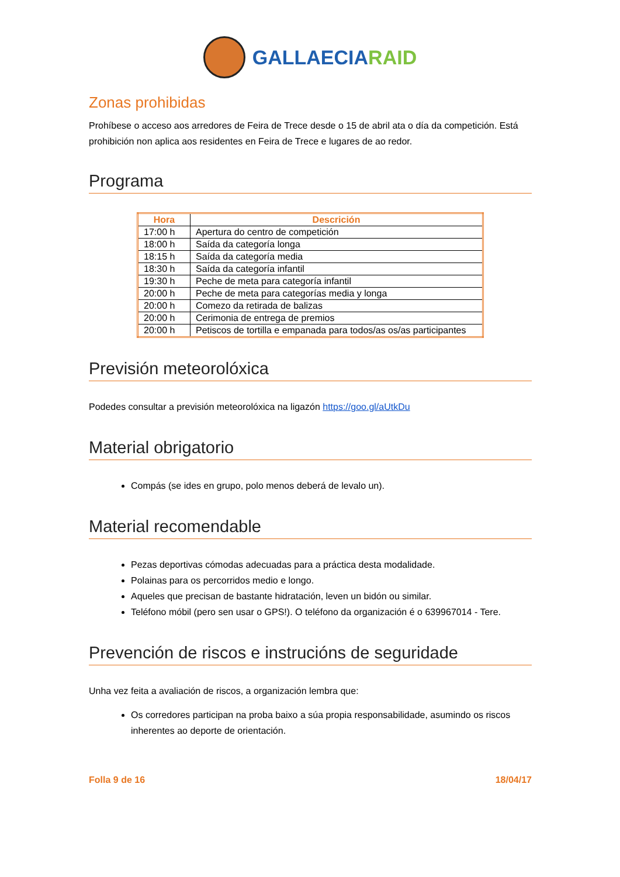GALLAECIARAID
Zonas prohibidas
Prohíbese o acceso aos arredores de Feira de Trece desde o 15 de abril ata o día da competición. Está prohibición non aplica aos residentes en Feira de Trece e lugares de ao redor.
Programa
| Hora | Descrición |
| --- | --- |
| 17:00 h | Apertura do centro de competición |
| 18:00 h | Saída da categoría longa |
| 18:15 h | Saída da categoría media |
| 18:30 h | Saída da categoría infantil |
| 19:30 h | Peche de meta para categoría infantil |
| 20:00 h | Peche de meta para categorías media y longa |
| 20:00 h | Comezo da retirada de balizas |
| 20:00 h | Cerimonia de entrega de premios |
| 20:00 h | Petiscos de tortilla e empanada para todos/as os/as participantes |
Previsión meteorolóxica
Podedes consultar a previsión meteorolóxica na ligazón https://goo.gl/aUtkDu
Material obrigatorio
Compás (se ides en grupo, polo menos deberá de levalo un).
Material recomendable
Pezas deportivas cómodas adecuadas para a práctica desta modalidade.
Polainas para os percorridos medio e longo.
Aqueles que precisan de bastante hidratación, leven un bidón ou similar.
Teléfono móbil (pero sen usar o GPS!). O teléfono da organización é o 639967014 - Tere.
Prevención de riscos e instrucións de seguridade
Unha vez feita a avaliación de riscos, a organización lembra que:
Os corredores participan na proba baixo a súa propia responsabilidade, asumindo os riscos inherentes ao deporte de orientación.
Folla 9 de 16 18/04/17